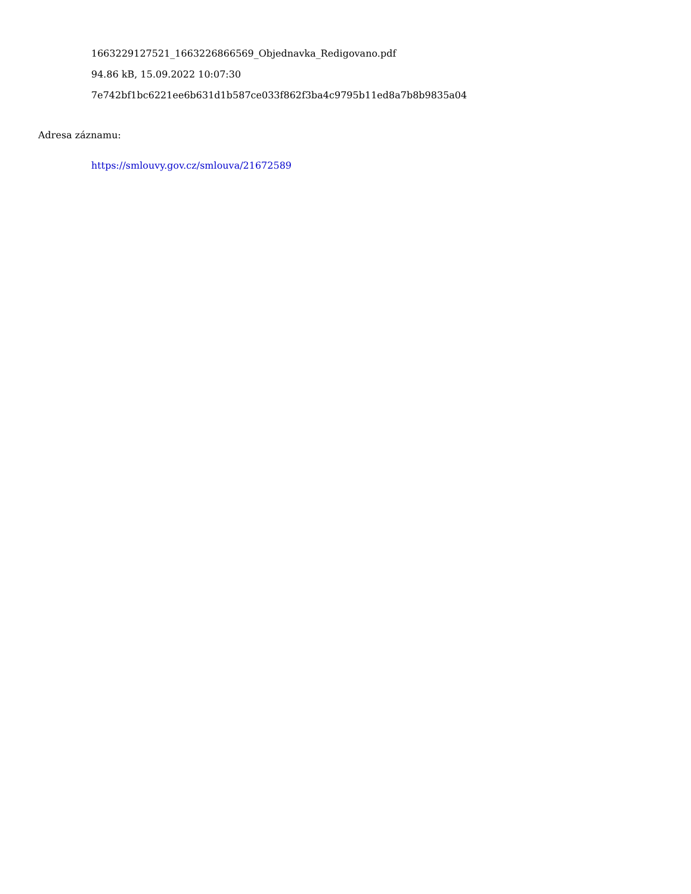1663229127521_1663226866569_Objednavka_Redigovano.pdf
94.86 kB, 15.09.2022 10:07:30
7e742bf1bc6221ee6b631d1b587ce033f862f3ba4c9795b11ed8a7b8b9835a04
Adresa záznamu:
https://smlouvy.gov.cz/smlouva/21672589